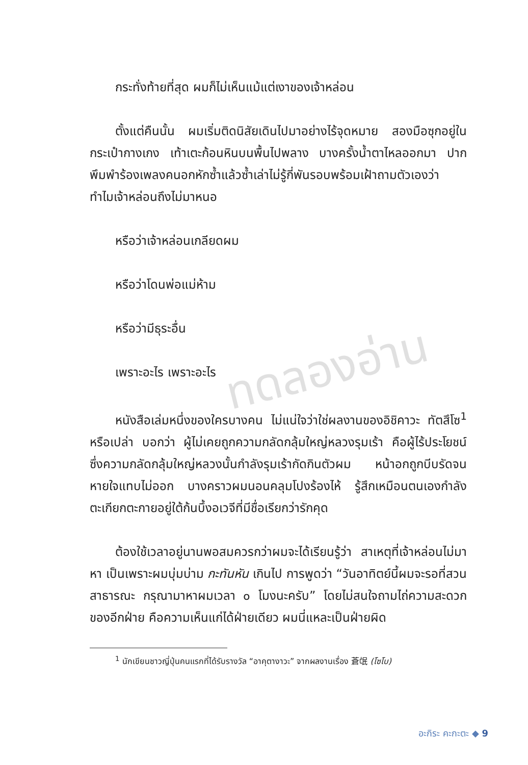ทดลองอ่าน
กระทั่งท้ายที่สุด ผมก็ไม่เห็นแม้แต่เงาของเจ้าหล่อน
ตั้งแต่คืนนั้น ผมเริ่มติดนิสัยเดินไปมาอย่างไร้จุดหมาย สองมือซุกอยู่ในกระเป๋ากางเกง เท้าเตะก้อนหินบนพื้นไปพลาง บางครั้งน้ำตาไหลออกมา ปากพึมพำร้องเพลงคนอกหักซ้ำแล้วซ้ำเล่าไม่รู้กี่พันรอบพร้อมเฝ้าถามตัวเองว่า ทำไมเจ้าหล่อนถึงไม่มาหนอ
หรือว่าเจ้าหล่อนเกลียดผม
หรือว่าโดนพ่อแม่ห้าม
หรือว่ามีธุระอื่น
เพราะอะไร เพราะอะไร
หนังสือเล่มหนึ่งของใครบางคน ไม่แน่ใจว่าใช่ผลงานของอิชิคาวะ ทัตสึโซ<sup>1</sup> หรือเปล่า บอกว่า ผู้ไม่เคยถูกความกลัดกลุ้มใหญ่หลวงรุมเร้า คือผู้ไร้ประโยชน์ ซึ่งความกลัดกลุ้มใหญ่หลวงนั้นกำลังรุมเร้ากัดกินตัวผม หน้าอกถูกบีบรัดจนหายใจแทบไม่ออก บางคราวผมนอนคลุมโปงร้องไห้ รู้สึกเหมือนตนเองกำลังตะเกียกตะกายอยู่ใต้ก้นบึ้งอเวจีที่มีชื่อเรียกว่ารักคุด
ต้องใช้เวลาอยู่นานพอสมควรกว่าผมจะได้เรียนรู้ว่า สาเหตุที่เจ้าหล่อนไม่มาหา เป็นเพราะผมบุ่มบ่าม กะทันหัน เกินไป การพูดว่า “วันอาทิตย์นี้ผมจะรอที่สวนสาธารณะ กรุณามาหาผมเวลา ๐ โมงนะครับ” โดยไม่สนใจถามไถ่ความสะดวกของอีกฝ่าย คือความเห็นแก่ได้ฝ่ายเดียว ผมนี่แหละเป็นฝ่ายผิด
<sup>1</sup> นักเขียนชาวญี่ปุ่นคนแรกที่ได้รับรางวัล “อาคุตางาวะ” จากผลงานเรื่อง 蒼氓 (โซโบ)
อะกิระ คะกะตะ ◆ 9